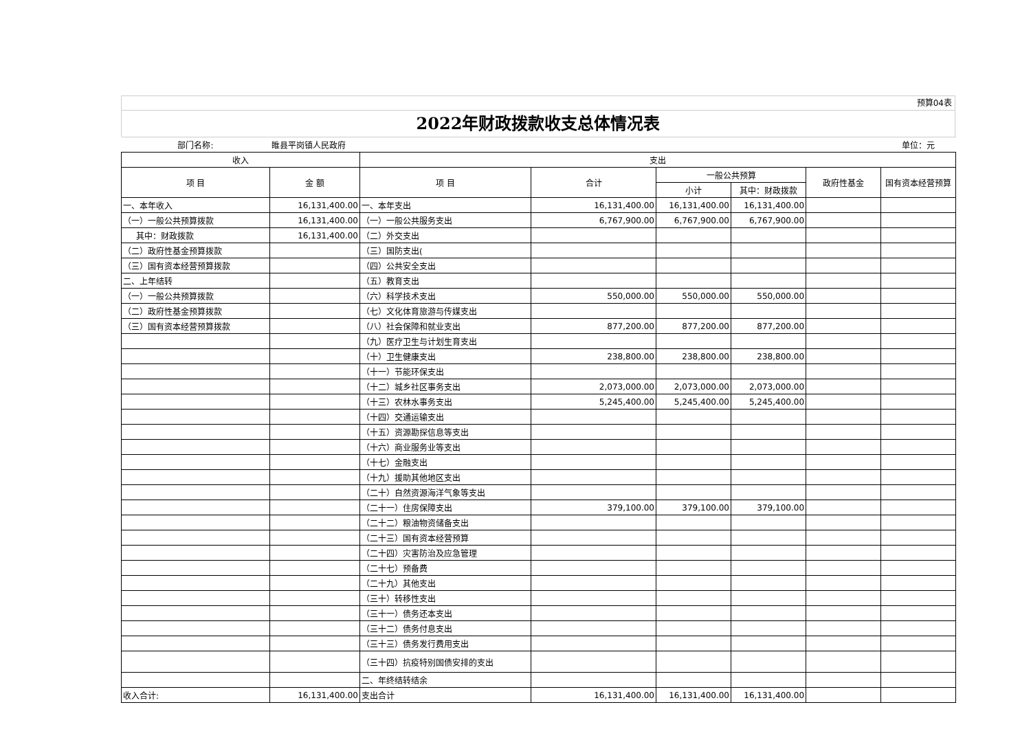预算04表
2022年财政拨款收支总体情况表
| 部门名称: | 睢县平岗镇人民政府 | | | | | | 单位：元 |
| 收入 | | 支出 | | | | | |
| 项 目 | 金 额 | 项 目 | 合计 | 一般公共预算 | | 政府性基金 | 国有资本经营预算 |
| | | | | 小计 | 其中：财政拨款 | | |
| 一、本年收入 | 16,131,400.00 | 一、本年支出 | 16,131,400.00 | 16,131,400.00 | 16,131,400.00 | | |
| （一）一般公共预算拨款 | 16,131,400.00 | （一）一般公共服务支出 | 6,767,900.00 | 6,767,900.00 | 6,767,900.00 | | |
| 其中：财政拨款 | 16,131,400.00 | （二）外交支出 | | | | | |
| （二）政府性基金预算拨款 | | （三）国防支出( | | | | | |
| （三）国有资本经营预算拨款 | | （四）公共安全支出 | | | | | |
| 二、上年结转 | | （五）教育支出 | | | | | |
| （一）一般公共预算拨款 | | （六）科学技术支出 | 550,000.00 | 550,000.00 | 550,000.00 | | |
| （二）政府性基金预算拨款 | | （七）文化体育旅游与传媒支出 | | | | | |
| （三）国有资本经营预算拨款 | | （八）社会保障和就业支出 | 877,200.00 | 877,200.00 | 877,200.00 | | |
| | | （九）医疗卫生与计划生育支出 | | | | | |
| | | （十）卫生健康支出 | 238,800.00 | 238,800.00 | 238,800.00 | | |
| | | （十一）节能环保支出 | | | | | |
| | | （十二）城乡社区事务支出 | 2,073,000.00 | 2,073,000.00 | 2,073,000.00 | | |
| | | （十三）农林水事务支出 | 5,245,400.00 | 5,245,400.00 | 5,245,400.00 | | |
| | | （十四）交通运输支出 | | | | | |
| | | （十五）资源勘探信息等支出 | | | | | |
| | | （十六）商业服务业等支出 | | | | | |
| | | （十七）金融支出 | | | | | |
| | | （十九）援助其他地区支出 | | | | | |
| | | （二十）自然资源海洋气象等支出 | | | | | |
| | | （二十一）住房保障支出 | 379,100.00 | 379,100.00 | 379,100.00 | | |
| | | （二十二）粮油物资储备支出 | | | | | |
| | | （二十三）国有资本经营预算 | | | | | |
| | | （二十四）灾害防治及应急管理 | | | | | |
| | | （二十七）预备费 | | | | | |
| | | （二十九）其他支出 | | | | | |
| | | （三十）转移性支出 | | | | | |
| | | （三十一）债务还本支出 | | | | | |
| | | （三十二）债务付息支出 | | | | | |
| | | （三十三）债务发行费用支出 | | | | | |
| | | （三十四）抗疫特别国债安排的支出 | | | | | |
| | | 二、年终结转结余 | | | | | |
| 收入合计: | 16,131,400.00 | 支出合计 | 16,131,400.00 | 16,131,400.00 | 16,131,400.00 | | |